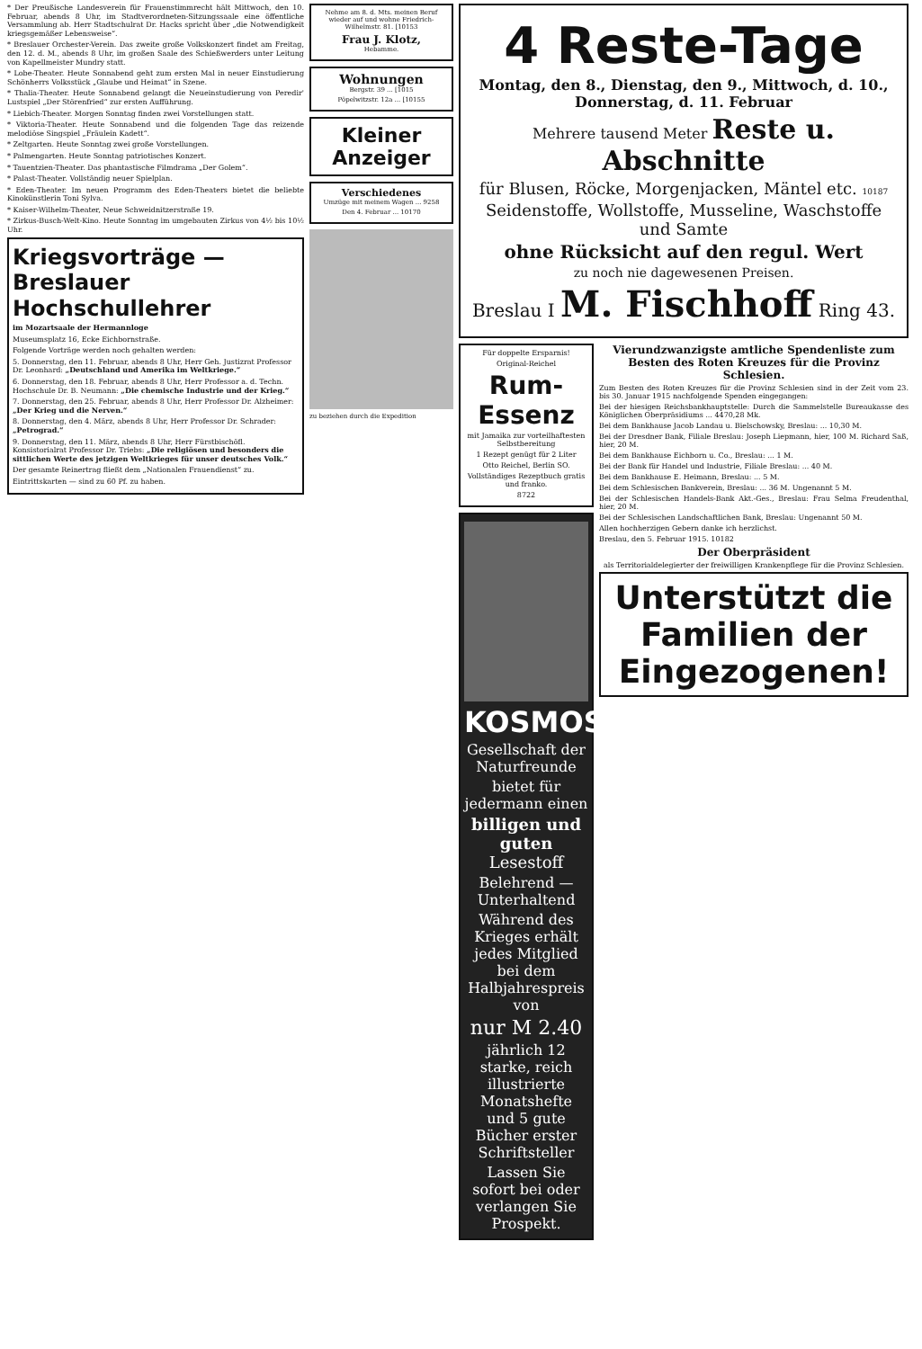* Der Preußische Landesverein für Frauenstimmrecht hält Mittwoch, den 10. Februar, abends 8 Uhr, im Stadtverordneten-Sitzungssaale eine öffentliche Versammlung ab. Herr Stadtschulrat Dr. Hacks spricht über „die Notwendigkeit kriegsgemäßer Lebensweise“.
* Breslauer Orchester-Verein. Das zweite große Volkskonzert findet am Freitag, den 12. d. M., abends 8 Uhr, im großen Saale des Schießwerders unter Leitung von Kapellmeister Mundry statt.
* Lobe-Theater. Heute Sonnabend geht zum ersten Mal in neuer Einstudierung Schönherrs Volksstück „Glaube und Heimat“ in Szene.
* Thalia-Theater. Heute Sonnabend gelangt die Neueinstudierung von Peredir' Lustspiel „Der Störenfried“ zur ersten Aufführung.
* Liebich-Theater. Morgen Sonntag finden zwei Vorstellungen statt.
* Viktoria-Theater. Heute Sonnabend und die folgenden Tage das reizende melodiöse Singspiel „Fräulein Kadett“.
* Zeltgarten. Heute Sonntag zwei große Vorstellungen.
* Palmengarten. Heute Sonntag patriotisches Konzert.
* Tauentzien-Theater. Das phantastische Filmdrama „Der Golem“.
* Palast-Theater. Vollständig neuer Spielplan.
* Eden-Theater. Im neuen Programm des Eden-Theaters bietet die beliebte Kinokünstlerin Toni Sylva.
* Kaiser-Wilhelm-Theater, Neue Schweidnitzerstraße 19.
* Zirkus-Busch-Welt-Kino. Heute Sonntag im umgebauten Zirkus von 4½ bis 10½ Uhr.
Kriegsvorträge — Breslauer Hochschullehrer
im Mozartsaale der Hermannloge
Museumsplatz 16, Ecke Eichbornstraße.
Folgende Vorträge werden noch gehalten werden:
5. Donnerstag, den 11. Februar, abends 8 Uhr, Herr Geh. Justizrat Professor Dr. Leonhard: „Deutschland und Amerika im Weltkriege.“
6. Donnerstag, den 18. Februar, abends 8 Uhr, Herr Professor a. d. Techn. Hochschule Dr. B. Neumann: „Die chemische Industrie und der Krieg.“
7. Donnerstag, den 25. Februar, abends 8 Uhr, Herr Professor Dr. Alzheimer: „Der Krieg und die Nerven.“
8. Donnerstag, den 4. März, abends 8 Uhr, Herr Professor Dr. Schrader: „Petrograd.“
9. Donnerstag, den 11. März, abends 8 Uhr, Herr Fürstbischöfl. Konsistorialrat Professor Dr. Triebs: „Die religiösen und besonders die sittlichen Werte des jetzigen Weltkrieges für unser deutsches Volk.“
Der gesamte Reinertrag fließt dem „Nationalen Frauendienst“ zu.
Eintrittskarten — sind zu 60 Pf. zu haben.
Nehme am 8. d. Mts. meinen Beruf wieder auf und wohne Friedrich-Wilhelmstr. 81. [10153
Frau J. Klotz,
Hebamme.
Wohnungen
Bergstr. 39 ... [1015
Pöpelwitzstr. 12a ... [10155
Kleiner Anzeiger
Verschiedenes
Umzüge mit meinem Wagen ... 9258
Den 4. Februar ... 10170
zu beziehen durch die Expedition
4 Reste-Tage
Montag, den 8., Dienstag, den 9., Mittwoch, d. 10., Donnerstag, d. 11. Februar
Mehrere tausend Meter Reste u. Abschnitte
für Blusen, Röcke, Morgenjacken, Mäntel etc. 10187
Seidenstoffe, Wollstoffe, Musseline, Waschstoffe und Samte
ohne Rücksicht auf den regul. Wert
zu noch nie dagewesenen Preisen.
Breslau I M. Fischhoff Ring 43.
Für doppelte Ersparnis!
Original-Reichel
Rum-Essenz
mit Jamaika zur vorteilhaftesten Selbstbereitung
1 Rezept genügt für 2 Liter
Otto Reichel, Berlin SO.
Vollständiges Rezeptbuch gratis und franko.
8722
KOSMOS
Gesellschaft der Naturfreunde
bietet für jedermann einen
billigen und guten Lesestoff
Belehrend — Unterhaltend
Während des Krieges erhält jedes Mitglied bei dem Halbjahrespreis von
nur M 2.40
jährlich 12 starke, reich illustrierte Monatshefte und 5 gute Bücher erster Schriftsteller
Lassen Sie sofort bei oder verlangen Sie Prospekt.
Vierundzwanzigste amtliche Spendenliste zum Besten des Roten Kreuzes für die Provinz Schlesien.
Zum Besten des Roten Kreuzes für die Provinz Schlesien sind in der Zeit vom 23. bis 30. Januar 1915 nachfolgende Spenden eingegangen:
Bei der hiesigen Reichsbankhauptstelle: Durch die Sammelstelle Bureaukasse des Königlichen Oberpräsidiums ... 4470,28 Mk.
Bei dem Bankhause Jacob Landau u. Bielschowsky, Breslau: ... 10,30 M.
Bei der Dresdner Bank, Filiale Breslau: Joseph Liepmann, hier, 100 M. Richard Saß, hier, 20 M.
Bei dem Bankhause Eichborn u. Co., Breslau: ... 1 M.
Bei der Bank für Handel und Industrie, Filiale Breslau: ... 40 M.
Bei dem Bankhause E. Heimann, Breslau: ... 5 M.
Bei dem Schlesischen Bankverein, Breslau: ... 36 M. Ungenannt 5 M.
Bei der Schlesischen Handels-Bank Akt.-Ges., Breslau: Frau Selma Freudenthal, hier, 20 M.
Bei der Schlesischen Landschaftlichen Bank, Breslau: Ungenannt 50 M.
Allen hochherzigen Gebern danke ich herzlichst.
Breslau, den 5. Februar 1915. 10182
Der Oberpräsident
als Territorialdelegierter der freiwilligen Krankenpflege für die Provinz Schlesien.
Unterstützt die Familien der Eingezogenen!